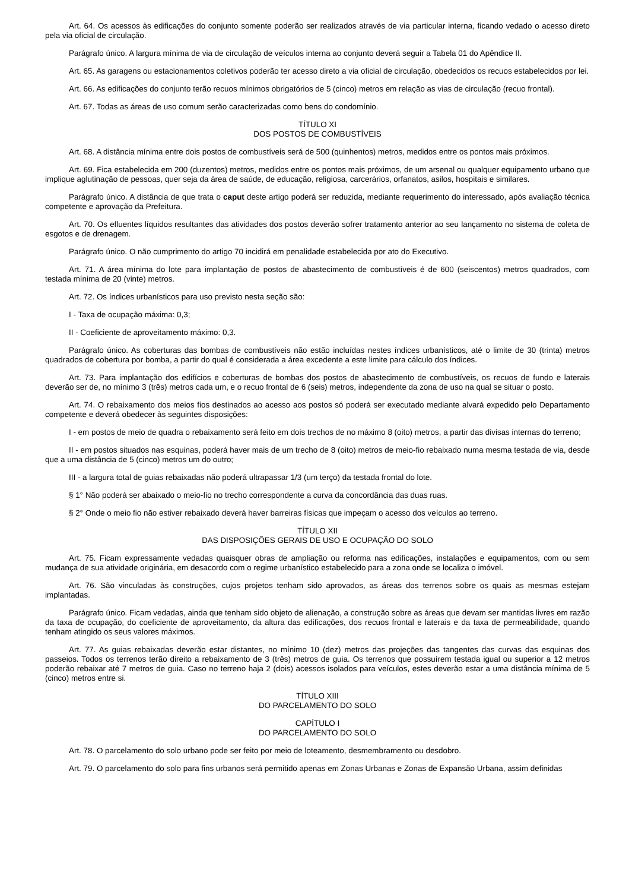Art. 64. Os acessos às edificações do conjunto somente poderão ser realizados através de via particular interna, ficando vedado o acesso direto pela via oficial de circulação.
Parágrafo único. A largura mínima de via de circulação de veículos interna ao conjunto deverá seguir a Tabela 01 do Apêndice II.
Art. 65. As garagens ou estacionamentos coletivos poderão ter acesso direto a via oficial de circulação, obedecidos os recuos estabelecidos por lei.
Art. 66. As edificações do conjunto terão recuos mínimos obrigatórios de 5 (cinco) metros em relação as vias de circulação (recuo frontal).
Art. 67. Todas as áreas de uso comum serão caracterizadas como bens do condomínio.
TÍTULO XI
DOS POSTOS DE COMBUSTÍVEIS
Art. 68. A distância mínima entre dois postos de combustíveis será de 500 (quinhentos) metros, medidos entre os pontos mais próximos.
Art. 69. Fica estabelecida em 200 (duzentos) metros, medidos entre os pontos mais próximos, de um arsenal ou qualquer equipamento urbano que implique aglutinação de pessoas, quer seja da área de saúde, de educação, religiosa, carcerários, orfanatos, asilos, hospitais e similares.
Parágrafo único. A distância de que trata o caput deste artigo poderá ser reduzida, mediante requerimento do interessado, após avaliação técnica competente e aprovação da Prefeitura.
Art. 70. Os efluentes líquidos resultantes das atividades dos postos deverão sofrer tratamento anterior ao seu lançamento no sistema de coleta de esgotos e de drenagem.
Parágrafo único. O não cumprimento do artigo 70 incidirá em penalidade estabelecida por ato do Executivo.
Art. 71. A área mínima do lote para implantação de postos de abastecimento de combustíveis é de 600 (seiscentos) metros quadrados, com testada mínima de 20 (vinte) metros.
Art. 72. Os índices urbanísticos para uso previsto nesta seção são:
I - Taxa de ocupação máxima: 0,3;
II - Coeficiente de aproveitamento máximo: 0,3.
Parágrafo único. As coberturas das bombas de combustíveis não estão incluídas nestes índices urbanísticos, até o limite de 30 (trinta) metros quadrados de cobertura por bomba, a partir do qual é considerada a área excedente a este limite para cálculo dos índices.
Art. 73. Para implantação dos edifícios e coberturas de bombas dos postos de abastecimento de combustíveis, os recuos de fundo e laterais deverão ser de, no mínimo 3 (três) metros cada um, e o recuo frontal de 6 (seis) metros, independente da zona de uso na qual se situar o posto.
Art. 74. O rebaixamento dos meios fios destinados ao acesso aos postos só poderá ser executado mediante alvará expedido pelo Departamento competente e deverá obedecer às seguintes disposições:
I - em postos de meio de quadra o rebaixamento será feito em dois trechos de no máximo 8 (oito) metros, a partir das divisas internas do terreno;
II - em postos situados nas esquinas, poderá haver mais de um trecho de 8 (oito) metros de meio-fio rebaixado numa mesma testada de via, desde que a uma distância de 5 (cinco) metros um do outro;
III - a largura total de guias rebaixadas não poderá ultrapassar 1/3 (um terço) da testada frontal do lote.
§ 1° Não poderá ser abaixado o meio-fio no trecho correspondente a curva da concordância das duas ruas.
§ 2° Onde o meio fio não estiver rebaixado deverá haver barreiras físicas que impeçam o acesso dos veículos ao terreno.
TÍTULO XII
DAS DISPOSIÇÕES GERAIS DE USO E OCUPAÇÃO DO SOLO
Art. 75. Ficam expressamente vedadas quaisquer obras de ampliação ou reforma nas edificações, instalações e equipamentos, com ou sem mudança de sua atividade originária, em desacordo com o regime urbanístico estabelecido para a zona onde se localiza o imóvel.
Art. 76. São vinculadas às construções, cujos projetos tenham sido aprovados, as áreas dos terrenos sobre os quais as mesmas estejam implantadas.
Parágrafo único. Ficam vedadas, ainda que tenham sido objeto de alienação, a construção sobre as áreas que devam ser mantidas livres em razão da taxa de ocupação, do coeficiente de aproveitamento, da altura das edificações, dos recuos frontal e laterais e da taxa de permeabilidade, quando tenham atingido os seus valores máximos.
Art. 77. As guias rebaixadas deverão estar distantes, no mínimo 10 (dez) metros das projeções das tangentes das curvas das esquinas dos passeios. Todos os terrenos terão direito a rebaixamento de 3 (três) metros de guia. Os terrenos que possuírem testada igual ou superior a 12 metros poderão rebaixar até 7 metros de guia. Caso no terreno haja 2 (dois) acessos isolados para veículos, estes deverão estar a uma distância mínima de 5 (cinco) metros entre si.
TÍTULO XIII
DO PARCELAMENTO DO SOLO
CAPÍTULO I
DO PARCELAMENTO DO SOLO
Art. 78. O parcelamento do solo urbano pode ser feito por meio de loteamento, desmembramento ou desdobro.
Art. 79. O parcelamento do solo para fins urbanos será permitido apenas em Zonas Urbanas e Zonas de Expansão Urbana, assim definidas